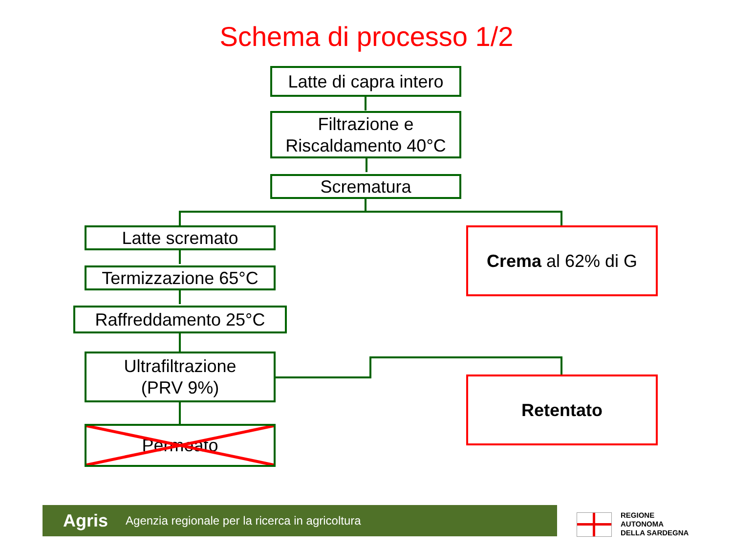Schema di processo 1/2
Latte di capra intero
Filtrazione e
Riscaldamento 40°C
Scrematura
Latte scremato
Termizzazione 65°C
Raffreddamento 25°C
Ultrafiltrazione
(PRV 9%)
Permeato
Crema al 62% di G
Retentato
Agris Agenzia regionale per la ricerca in agricoltura
REGIONE
AUTONOMA
DELLA SARDEGNA